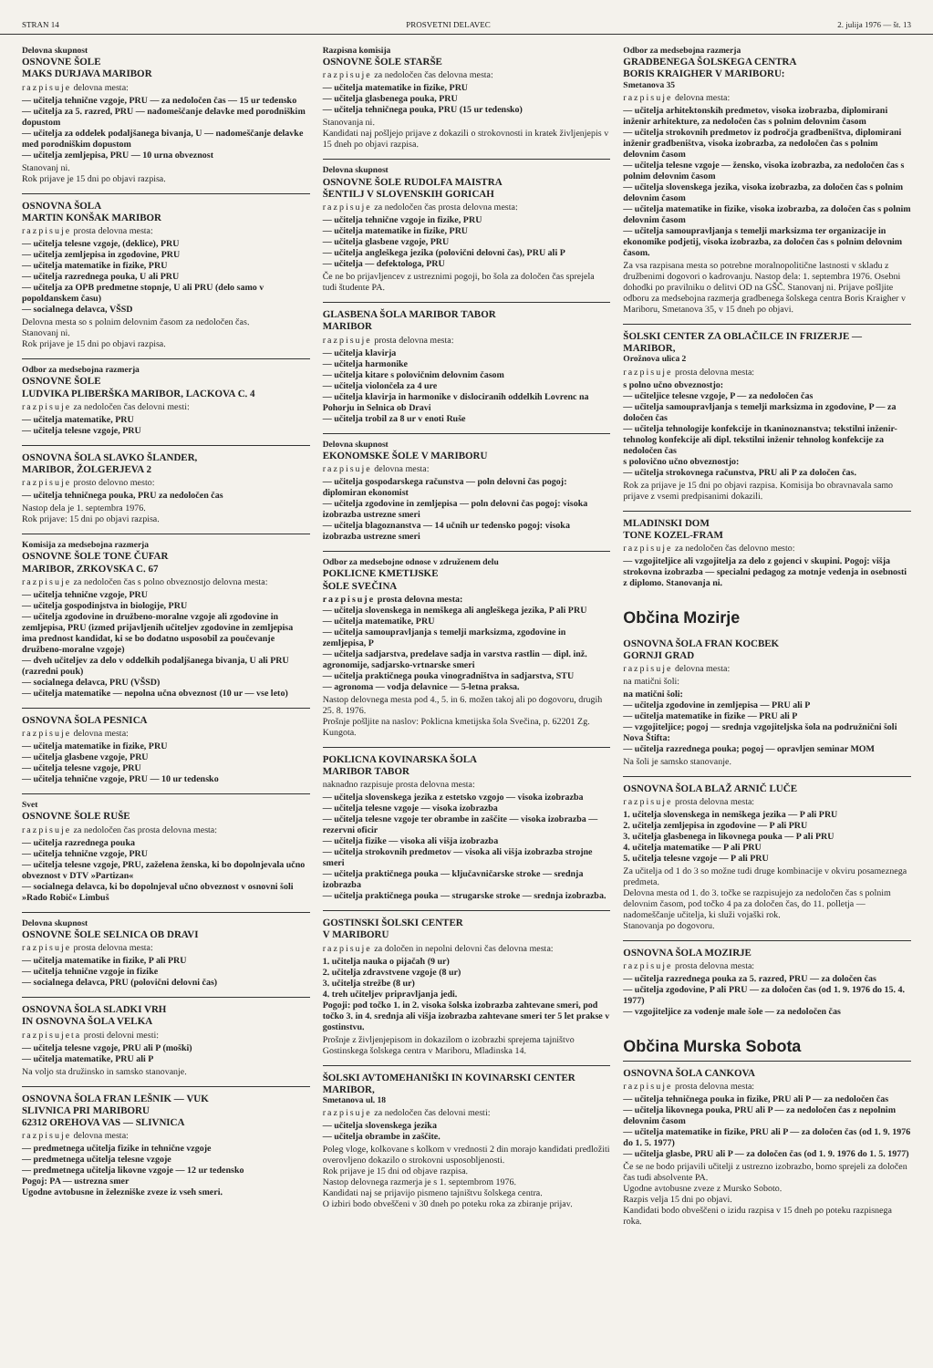STRAN 14 PROSVETNI DELAVEC 2. julija 1976 — št. 13
Delovna skupnost
OSNOVNE ŠOLE
MAKS DURJAVA MARIBOR
razpisuje delovna mesta:
— učitelja tehnične vzgoje, PRU — za nedoločen čas — 15 ur tedensko
— učitelja za 5. razred, PRU — nadomeščanje delavke med porodniškim dopustom
— učitelja za oddelek podaljšanega bivanja, U — nadomeščanje delavke med porodniškim dopustom
— učitelja zemljepisa, PRU — 10 urna obveznost
Stanovanj ni.
Rok prijave je 15 dni po objavi razpisa.
OSNOVNA ŠOLA
MARTIN KONŠAK MARIBOR
razpisuje prosta delovna mesta:
— učitelja telesne vzgoje, (deklice), PRU
— učitelja zemljepisa in zgodovine, PRU
— učitelja matematike in fizike, PRU
— učitelja razrednega pouka, U ali PRU
— učitelja za OPB predmetne stopnje, U ali PRU (delo samo v popoldanskem času)
— socialnega delavca, VŠSD
Delovna mesta so s polnim delovnim časom za nedoločen čas.
Stanovanj ni.
Rok prijave je 15 dni po objavi razpisa.
Odbor za medsebojna razmerja
OSNOVNE ŠOLE
LUDVIKA PLIBERŠKA MARIBOR, LACKOVA C. 4
razpisuje za nedoločen čas delovni mesti:
— učitelja matematike, PRU
— učitelja telesne vzgoje, PRU
OSNOVNA ŠOLA SLAVKO ŠLANDER,
MARIBOR, ŽOLGERJEVA 2
razpisuje prosto delovno mesto:
— učitelja tehničnega pouka, PRU za nedoločen čas
Nastop dela je 1. septembra 1976.
Rok prijave: 15 dni po objavi razpisa.
Komisija za medsebojna razmerja
OSNOVNE ŠOLE TONE ČUFAR
MARIBOR, ZRKOVSKA C. 67
razpisuje za nedoločen čas s polno obveznostjo delovna mesta:
— učitelja tehnične vzgoje, PRU
— učitelja gospodinjstva in biologije, PRU
— učitelja zgodovine in družbeno-moralne vzgoje ali zgodovine in zemljepisa, PRU (izmed prijavljenih učiteljev zgodovine in zemljepisa ima prednost kandidat, ki se bo dodatno usposobil za poučevanje družbeno-moralne vzgoje)
— dveh učiteljev za delo v oddelkih podaljšanega bivanja, U ali PRU (razredni pouk)
— socialnega delavca, PRU (VŠSD)
— učitelja matematike — nepolna učna obveznost (10 ur — vse leto)
OSNOVNA ŠOLA PESNICA
razpisuje delovna mesta:
— učitelja matematike in fizike, PRU
— učitelja glasbene vzgoje, PRU
— učitelja telesne vzgoje, PRU
— učitelja tehnične vzgoje, PRU — 10 ur tedensko
Svet
OSNOVNE ŠOLE RUŠE
razpisuje za nedoločen čas prosta delovna mesta:
— učitelja razrednega pouka
— učitelja tehnične vzgoje, PRU
— učitelja telesne vzgoje, PRU, zaželena ženska, ki bo dopolnjevala učno obveznost v DTV »Partizan«
— socialnega delavca, ki bo dopolnjeval učno obveznost v osnovni šoli »Rado Robič« Limbuš
Delovna skupnost
OSNOVNE ŠOLE SELNICA OB DRAVI
razpisuje prosta delovna mesta:
— učitelja matematike in fizike, P ali PRU
— učitelja tehnične vzgoje in fizike
— socialnega delavca, PRU (polovični delovni čas)
OSNOVNA ŠOLA SLADKI VRH
IN OSNOVNA ŠOLA VELKA
razpisujeta prosti delovni mesti:
— učitelja telesne vzgoje, PRU ali P (moški)
— učitelja matematike, PRU ali P
Na voljo sta družinsko in samsko stanovanje.
OSNOVNA ŠOLA FRAN LEŠNIK — VUK
SLIVNICA PRI MARIBORU
62312 OREHOVA VAS — SLIVNICA
razpisuje delovna mesta:
— predmetnega učitelja fizike in tehnične vzgoje
— predmetnega učitelja telesne vzgoje
— predmetnega učitelja likovne vzgoje — 12 ur tedensko
Pogoj: PA — ustrezna smer
Ugodne avtobusne in železniške zveze iz vseh smeri.
Razpisna komisija
OSNOVNE ŠOLE STARŠE
razpisuje za nedoločen čas delovna mesta:
— učitelja matematike in fizike, PRU
— učitelja glasbenega pouka, PRU
— učitelja tehničnega pouka, PRU (15 ur tedensko)
Stanovanja ni.
Kandidati naj pošljejo prijave z dokazili o strokovnosti in kratek življenjepis v 15 dneh po objavi razpisa.
Delovna skupnost
OSNOVNE ŠOLE RUDOLFA MAISTRA
ŠENTILJ V SLOVENSKIH GORICAH
razpisuje za nedoločen čas prosta delovna mesta:
— učitelja tehnične vzgoje in fizike, PRU
— učitelja matematike in fizike, PRU
— učitelja glasbene vzgoje, PRU
— učitelja angleškega jezika (polovični delovni čas), PRU ali P
— učitelja — defektologa, PRU
Če ne bo prijavljencev z ustreznimi pogoji, bo šola za določen čas sprejela tudi študente PA.
GLASBENA ŠOLA MARIBOR TABOR
MARIBOR
razpisuje prosta delovna mesta:
— učitelja klavirja
— učitelja harmonike
— učitelja kitare s polovičnim delovnim časom
— učitelja violončela za 4 ure
— učitelja klavirja in harmonike v dislociranih oddelkih Lovrenc na Pohorju in Selnica ob Dravi
— učitelja trobil za 8 ur v enoti Ruše
Delovna skupnost
EKONOMSKE ŠOLE V MARIBORU
razpisuje delovna mesta:
— učitelja gospodarskega računstva — poln delovni čas pogoj: diplomiran ekonomist
— učitelja zgodovine in zemljepisa — poln delovni čas pogoj: visoka izobrazba ustrezne smeri
— učitelja blagoznanstva — 14 učnih ur tedensko pogoj: visoka izobrazba ustrezne smeri
Odbor za medsebojne odnose v združenem delu
POKLICNE KMETIJSKE
ŠOLE SVEČINA
razpisuje prosta delovna mesta:
— učitelja slovenskega in nemškega ali angleškega jezika, P ali PRU
— učitelja matematike, PRU
— učitelja samoupravljanja s temelji marksizma, zgodovine in zemljepisa, P
— učitelja sadjarstva, predelave sadja in varstva rastlin — dipl. inž. agronomije, sadjarsko-vrtnarske smeri
— učitelja praktičnega pouka vinogradništva in sadjarstva, STU
— agronoma — vodja delavnice — 5-letna praksa.
Nastop delovnega mesta pod 4., 5. in 6. možen takoj ali po dogovoru, drugih 25. 8. 1976.
Prošnje pošljite na naslov: Poklicna kmetijska šola Svečina, p. 62201 Zg. Kungota.
POKLICNA KOVINARSKA ŠOLA
MARIBOR TABOR
naknadno razpisuje prosta delovna mesta:
— učitelja slovenskega jezika z estetsko vzgojo — visoka izobrazba
— učitelja telesne vzgoje — visoka izobrazba
— učitelja telesne vzgoje ter obrambe in zaščite — visoka izobrazba — rezervni oficir
— učitelja fizike — visoka ali višja izobrazba
— učitelja strokovnih predmetov — visoka ali višja izobrazba strojne smeri
— učitelja praktičnega pouka — ključavničarske stroke — srednja izobrazba
— učitelja praktičnega pouka — strugarske stroke — srednja izobrazba.
GOSTINSKI ŠOLSKI CENTER
V MARIBORU
razpisuje za določen in nepolni delovni čas delovna mesta:
1. učitelja nauka o pijačah (9 ur)
2. učitelja zdravstvene vzgoje (8 ur)
3. učitelja strežbe (8 ur)
4. treh učiteljev pripravljanja jedi.
Pogoji: pod točko 1. in 2. visoka šolska izobrazba zahtevane smeri, pod točko 3. in 4. srednja ali višja izobrazba zahtevane smeri ter 5 let prakse v gostinstvu.
Prošnje z življenjepisom in dokazilom o izobrazbi sprejema tajništvo Gostinskega šolskega centra v Mariboru, Mladinska 14.
ŠOLSKI AVTOMEHANIŠKI IN KOVINARSKI CENTER MARIBOR,
Smetanova ul. 18
razpisuje za nedoločen čas delovni mesti:
— učitelja slovenskega jezika
— učitelja obrambe in zaščite.
Poleg vloge, kolkovane s kolkom v vrednosti 2 din morajo kandidati predložiti overovljeno dokazilo o strokovni usposobljenosti.
Rok prijave je 15 dni od objave razpisa.
Nastop delovnega razmerja je s 1. septembrom 1976.
Kandidati naj se prijavijo pismeno tajništvu šolskega centra.
O izbiri bodo obveščeni v 30 dneh po poteku roka za zbiranje prijav.
Odbor za medsebojna razmerja
GRADBENEGA ŠOLSKEGA CENTRA
BORIS KRAIGHER V MARIBORU:
Smetanova 35
razpisuje delovna mesta:
— učitelja arhitektonskih predmetov, visoka izobrazba, diplomirani inženir arhitekture, za nedoločen čas s polnim delovnim časom
— učitelja strokovnih predmetov iz področja gradbeništva, diplomirani inženir gradbeništva, visoka izobrazba, za nedoločen čas s polnim delovnim časom
— učitelja telesne vzgoje — žensko, visoka izobrazba, za nedoločen čas s polnim delovnim časom
— učitelja slovenskega jezika, visoka izobrazba, za določen čas s polnim delovnim časom
— učitelja matematike in fizike, visoka izobrazba, za določen čas s polnim delovnim časom
— učitelja samoupravljanja s temelji marksizma ter organizacije in ekonomike podjetij, visoka izobrazba, za določen čas s polnim delovnim časom.
Za vsa razpisana mesta so potrebne moralnopolitične lastnosti v skladu z družbenimi dogovori o kadrovanju. Nastop dela: 1. septembra 1976. Osebni dohodki po pravilniku o delitvi OD na GŠČ. Stanovanj ni. Prijave pošljite odboru za medsebojna razmerja gradbenega šolskega centra Boris Kraigher v Mariboru, Smetanova 35, v 15 dneh po objavi.
ŠOLSKI CENTER ZA OBLAČILCE IN FRIZERJE — MARIBOR,
Orožnova ulica 2
razpisuje prosta delovna mesta:
s polno učno obveznostjo:
— učiteljice telesne vzgoje, P — za nedoločen čas
— učitelja samoupravljanja s temelji marksizma in zgodovine, P — za določen čas
— učitelja tehnologije konfekcije in tkaninoznanstva; tekstilni inženir-tehnolog konfekcije ali dipl. tekstilni inženir tehnolog konfekcije za nedoločen čas
s polovično učno obveznostjo:
— učitelja strokovnega računstva, PRU ali P za določen čas.
Rok za prijave je 15 dni po objavi razpisa. Komisija bo obravnavala samo prijave z vsemi predpisanimi dokazili.
MLADINSKI DOM
TONE KOZEL-FRAM
razpisuje za nedoločen čas delovno mesto:
— vzgojiteljice ali vzgojitelja za delo z gojenci v skupini. Pogoj: višja strokovna izobrazba — specialni pedagog za motnje vedenja in osebnosti z diplomo. Stanovanja ni.
Občina Mozirje
OSNOVNA ŠOLA FRAN KOCBEK
GORNJI GRAD
razpisuje delovna mesta:
na matični šoli:
na matični šoli:
— učitelja zgodovine in zemljepisa — PRU ali P
— učitelja matematike in fizike — PRU ali P
— vzgojiteljice; pogoj — srednja vzgojiteljska šola na podružnični šoli Nova Štifta:
— učitelja razrednega pouka; pogoj — opravljen seminar MOM
Na šoli je samsko stanovanje.
OSNOVNA ŠOLA BLAŽ ARNIČ LUČE
razpisuje prosta delovna mesta:
1. učitelja slovenskega in nemškega jezika — P ali PRU
2. učitelja zemljepisa in zgodovine — P ali PRU
3. učitelja glasbenega in likovnega pouka — P ali PRU
4. učitelja matematike — P ali PRU
5. učitelja telesne vzgoje — P ali PRU
Za učitelja od 1 do 3 so možne tudi druge kombinacije v okviru posameznega predmeta.
Delovna mesta od 1. do 3. točke se razpisujejo za nedoločen čas s polnim delovnim časom, pod točko 4 pa za določen čas, do 11. polletja — nadomeščanje učitelja, ki služi vojaški rok.
Stanovanja po dogovoru.
OSNOVNA ŠOLA MOZIRJE
razpisuje prosta delovna mesta:
— učitelja razrednega pouka za 5. razred, PRU — za določen čas
— učitelja zgodovine, P ali PRU — za določen čas (od 1. 9. 1976 do 15. 4. 1977)
— vzgojiteljice za vodenje male šole — za nedoločen čas
Občina Murska Sobota
OSNOVNA ŠOLA CANKOVA
razpisuje prosta delovna mesta:
— učitelja tehničnega pouka in fizike, PRU ali P — za nedoločen čas
— učitelja likovnega pouka, PRU ali P — za nedoločen čas z nepolnim delovnim časom
— učitelja matematike in fizike, PRU ali P — za določen čas (od 1. 9. 1976 do 1. 5. 1977)
— učitelja glasbe, PRU ali P — za določen čas (od 1. 9. 1976 do 1. 5. 1977)
Če se ne bodo prijavili učitelji z ustrezno izobrazbo, bomo sprejeli za določen čas tudi absolvente PA.
Ugodne avtobusne zveze z Mursko Soboto.
Razpis velja 15 dni po objavi.
Kandidati bodo obveščeni o izidu razpisa v 15 dneh po poteku razpisnega roka.